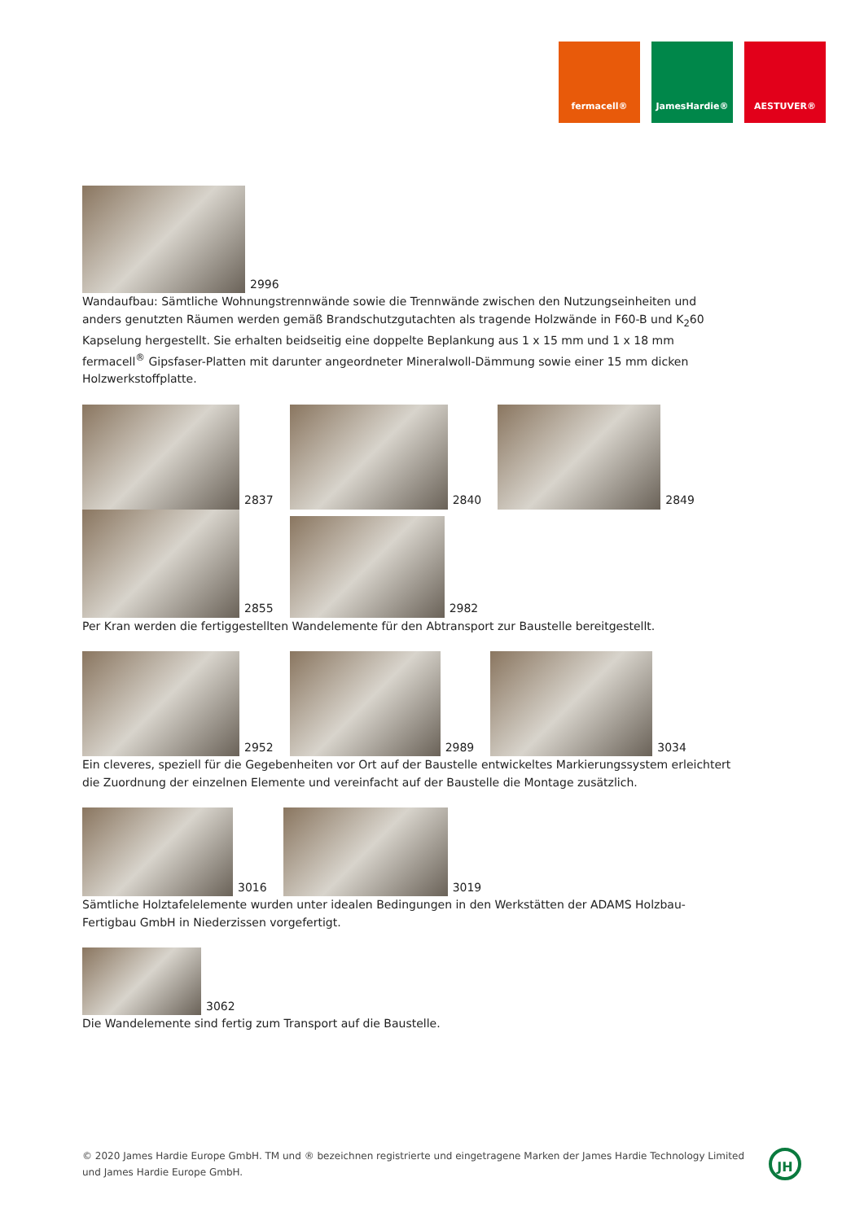fermacell® JamesHardie® AESTUVER®
2996
Wandaufbau: Sämtliche Wohnungstrennwände sowie die Trennwände zwischen den Nutzungseinheiten und anders genutzten Räumen werden gemäß Brandschutzgutachten als tragende Holzwände in F60-B und K<sub>2</sub>60 Kapselung hergestellt. Sie erhalten beidseitig eine doppelte Beplankung aus 1 x 15 mm und 1 x 18 mm fermacell<sup>®</sup> Gipsfaser-Platten mit darunter angeordneter Mineralwoll-Dämmung sowie einer 15 mm dicken Holzwerkstoffplatte.
2837
2840
2849
2855
2982
Per Kran werden die fertiggestellten Wandelemente für den Abtransport zur Baustelle bereitgestellt.
2952
2989
3034
Ein cleveres, speziell für die Gegebenheiten vor Ort auf der Baustelle entwickeltes Markierungssystem erleichtert die Zuordnung der einzelnen Elemente und vereinfacht auf der Baustelle die Montage zusätzlich.
3016
3019
Sämtliche Holztafelelemente wurden unter idealen Bedingungen in den Werkstätten der ADAMS Holzbau-Fertigbau GmbH in Niederzissen vorgefertigt.
3062
Die Wandelemente sind fertig zum Transport auf die Baustelle.
© 2020 James Hardie Europe GmbH. TM und ® bezeichnen registrierte und eingetragene Marken der James Hardie Technology Limited und James Hardie Europe GmbH.
JH